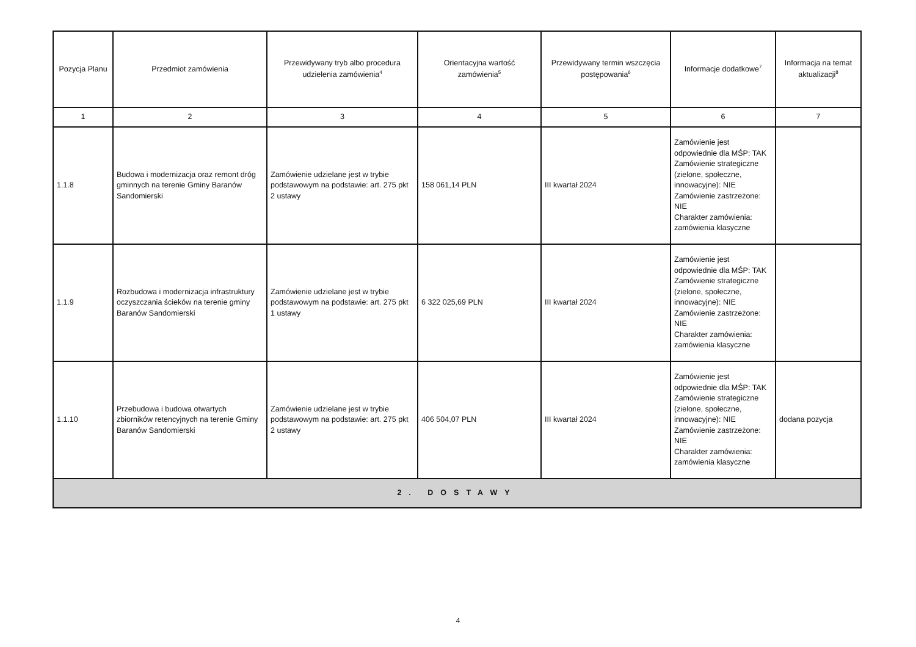| Pozycja Planu | Przedmiot zamówienia | Przewidywany tryb albo procedura udzielenia zamówienia<sup>4</sup> | Orientacyjna wartość zamówienia<sup>5</sup> | Przewidywany termin wszczęcia postępowania<sup>6</sup> | Informacje dodatkowe<sup>7</sup> | Informacja na temat aktualizacji<sup>8</sup> |
| --- | --- | --- | --- | --- | --- | --- |
| 1 | 2 | 3 | 4 | 5 | 6 | 7 |
| 1.1.8 | Budowa i modernizacja oraz remont dróg gminnych na terenie Gminy Baranów Sandomierski | Zamówienie udzielane jest w trybie podstawowym na podstawie: art. 275 pkt 2 ustawy | 158 061,14 PLN | III kwartał 2024 | Zamówienie jest odpowiednie dla MŚP: TAK Zamówienie strategiczne (zielone, społeczne, innowacyjne): NIE Zamówienie zastrzeżone: NIE Charakter zamówienia: zamówienia klasyczne | |
| 1.1.9 | Rozbudowa i modernizacja infrastruktury oczyszczania ścieków na terenie gminy Baranów Sandomierski | Zamówienie udzielane jest w trybie podstawowym na podstawie: art. 275 pkt 1 ustawy | 6 322 025,69 PLN | III kwartał 2024 | Zamówienie jest odpowiednie dla MŚP: TAK Zamówienie strategiczne (zielone, społeczne, innowacyjne): NIE Zamówienie zastrzeżone: NIE Charakter zamówienia: zamówienia klasyczne | |
| 1.1.10 | Przebudowa i budowa otwartych zbiorników retencyjnych na terenie Gminy Baranów Sandomierski | Zamówienie udzielane jest w trybie podstawowym na podstawie: art. 275 pkt 2 ustawy | 406 504,07 PLN | III kwartał 2024 | Zamówienie jest odpowiednie dla MŚP: TAK Zamówienie strategiczne (zielone, społeczne, innowacyjne): NIE Zamówienie zastrzeżone: NIE Charakter zamówienia: zamówienia klasyczne | dodana pozycja |
| 2. DOSTAWY | | | | | | |
4